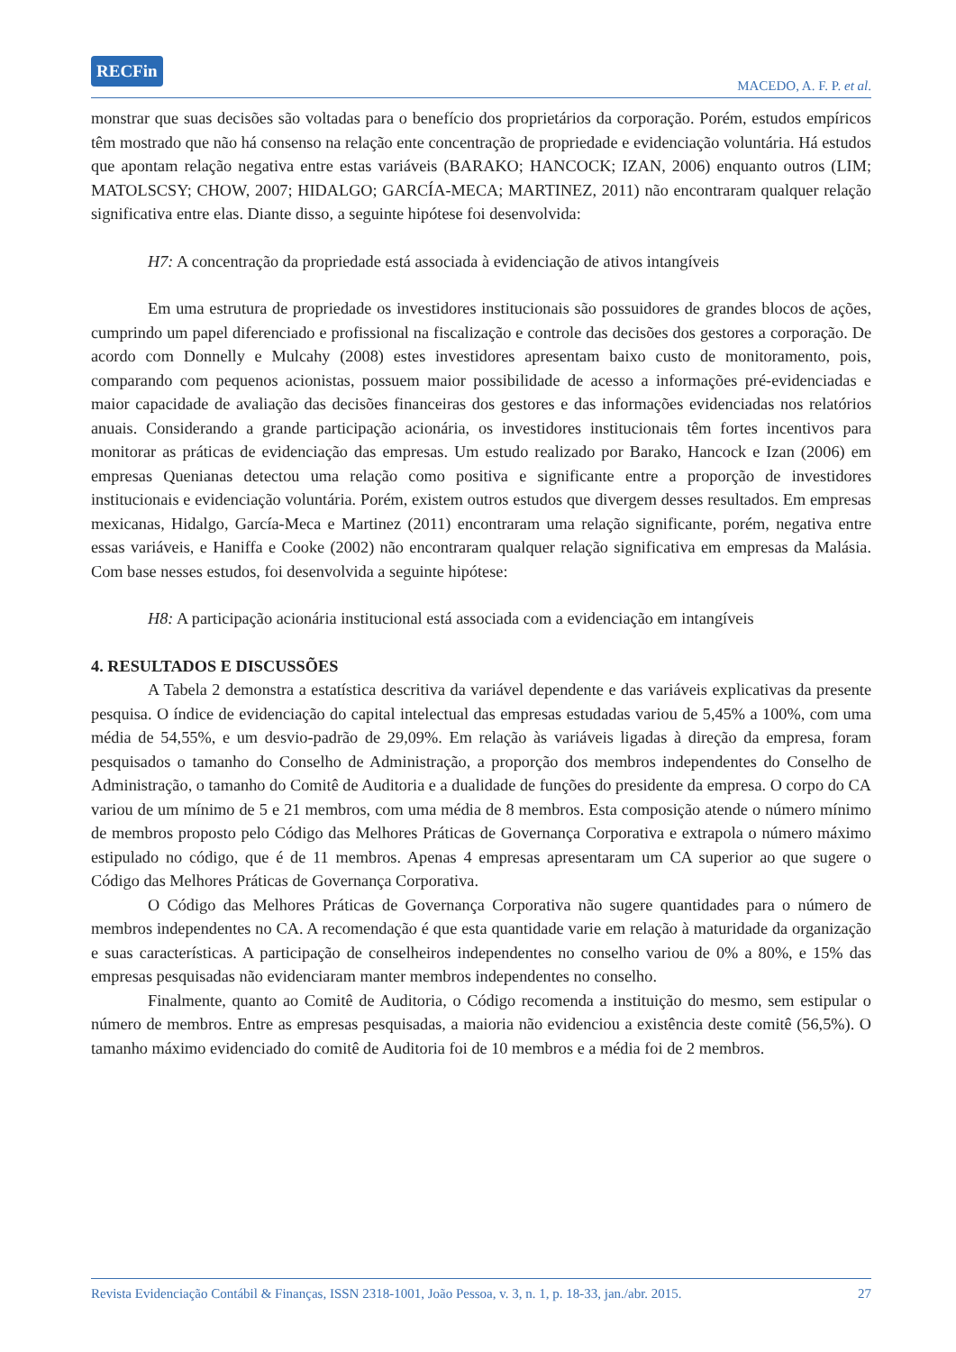RECFin
MACEDO, A. F. P. et al.
monstrar que suas decisões são voltadas para o benefício dos proprietários da corporação. Porém, estudos empíricos têm mostrado que não há consenso na relação ente concentração de propriedade e evidenciação voluntária. Há estudos que apontam relação negativa entre estas variáveis (BARAKO; HANCOCK; IZAN, 2006) enquanto outros (LIM; MATOLSCSY; CHOW, 2007; HIDALGO; GARCÍA-MECA; MARTINEZ, 2011) não encontraram qualquer relação significativa entre elas. Diante disso, a seguinte hipótese foi desenvolvida:
H7: A concentração da propriedade está associada à evidenciação de ativos intangíveis
Em uma estrutura de propriedade os investidores institucionais são possuidores de grandes blocos de ações, cumprindo um papel diferenciado e profissional na fiscalização e controle das decisões dos gestores a corporação. De acordo com Donnelly e Mulcahy (2008) estes investidores apresentam baixo custo de monitoramento, pois, comparando com pequenos acionistas, possuem maior possibilidade de acesso a informações pré-evidenciadas e maior capacidade de avaliação das decisões financeiras dos gestores e das informações evidenciadas nos relatórios anuais. Considerando a grande participação acionária, os investidores institucionais têm fortes incentivos para monitorar as práticas de evidenciação das empresas. Um estudo realizado por Barako, Hancock e Izan (2006) em empresas Quenianas detectou uma relação como positiva e significante entre a proporção de investidores institucionais e evidenciação voluntária. Porém, existem outros estudos que divergem desses resultados. Em empresas mexicanas, Hidalgo, García-Meca e Martinez (2011) encontraram uma relação significante, porém, negativa entre essas variáveis, e Haniffa e Cooke (2002) não encontraram qualquer relação significativa em empresas da Malásia. Com base nesses estudos, foi desenvolvida a seguinte hipótese:
H8: A participação acionária institucional está associada com a evidenciação em intangíveis
4. RESULTADOS E DISCUSSÕES
A Tabela 2 demonstra a estatística descritiva da variável dependente e das variáveis explicativas da presente pesquisa. O índice de evidenciação do capital intelectual das empresas estudadas variou de 5,45% a 100%, com uma média de 54,55%, e um desvio-padrão de 29,09%. Em relação às variáveis ligadas à direção da empresa, foram pesquisados o tamanho do Conselho de Administração, a proporção dos membros independentes do Conselho de Administração, o tamanho do Comitê de Auditoria e a dualidade de funções do presidente da empresa. O corpo do CA variou de um mínimo de 5 e 21 membros, com uma média de 8 membros. Esta composição atende o número mínimo de membros proposto pelo Código das Melhores Práticas de Governança Corporativa e extrapola o número máximo estipulado no código, que é de 11 membros. Apenas 4 empresas apresentaram um CA superior ao que sugere o Código das Melhores Práticas de Governança Corporativa.
O Código das Melhores Práticas de Governança Corporativa não sugere quantidades para o número de membros independentes no CA. A recomendação é que esta quantidade varie em relação à maturidade da organização e suas características. A participação de conselheiros independentes no conselho variou de 0% a 80%, e 15% das empresas pesquisadas não evidenciaram manter membros independentes no conselho.
Finalmente, quanto ao Comitê de Auditoria, o Código recomenda a instituição do mesmo, sem estipular o número de membros. Entre as empresas pesquisadas, a maioria não evidenciou a existência deste comitê (56,5%). O tamanho máximo evidenciado do comitê de Auditoria foi de 10 membros e a média foi de 2 membros.
Revista Evidenciação Contábil & Finanças, ISSN 2318-1001, João Pessoa, v. 3, n. 1, p. 18-33, jan./abr. 2015. 27